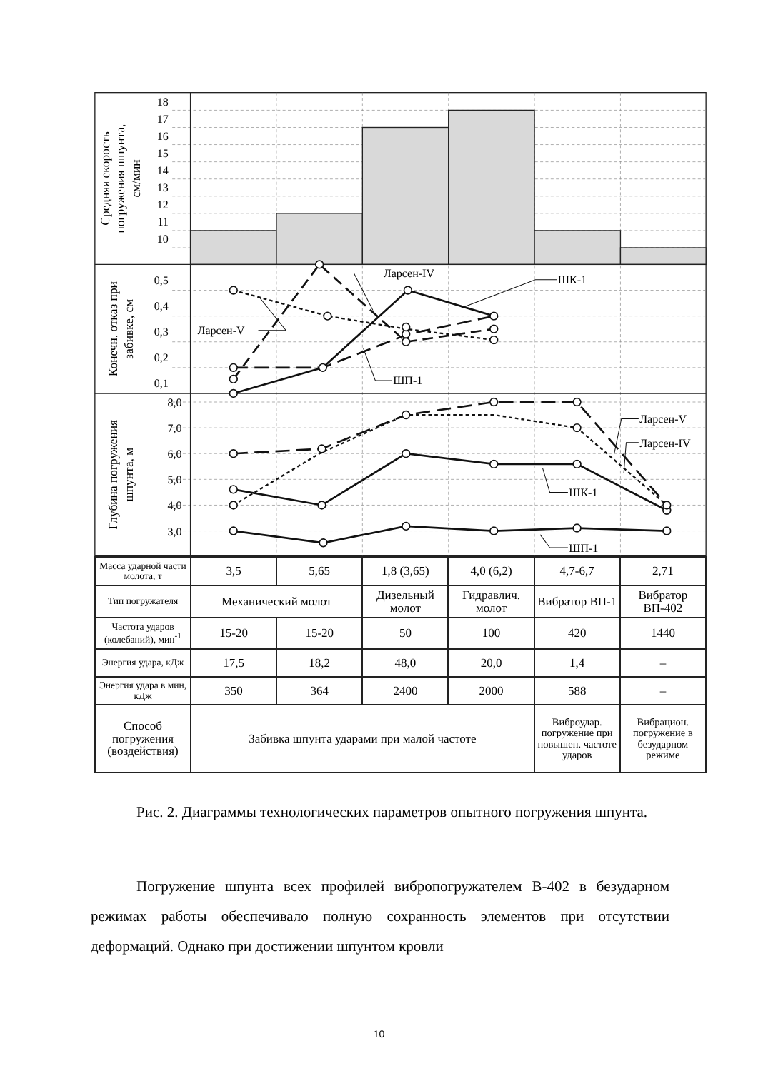18
17
16
15
14
13
12
11
10
0,5
0,4
0,3
0,2
0,1
8,0
7,0
6,0
5,0
4,0
3,0
Средняя скорость
погружения шпунта,
см/мин
Конечн. отказ при
забивке, см
Глубина погружения
шпунта, м
Ларсен-IV
ШК-1
Ларсен-V
ШП-1
Ларсен-V
Ларсен-IV
ШК-1
ШП-1
| Масса ударной части молота, т | 3,5 | 5,65 | 1,8 (3,65) | 4,0 (6,2) | 4,7-6,7 | 2,71 |
| Тип погружателя | Механический молот | | Дизельный молот | Гидравлич. молот | Вибратор ВП-1 | Вибратор ВП-402 |
| Частота ударов (колебаний), мин<sup>-1</sup> | 15-20 | 15-20 | 50 | 100 | 420 | 1440 |
| Энергия удара, кДж | 17,5 | 18,2 | 48,0 | 20,0 | 1,4 | – |
| Энергия удара в мин, кДж | 350 | 364 | 2400 | 2000 | 588 | – |
| Способ погружения (воздействия) | Забивка шпунта ударами при малой частоте | | | | Виброудар. погружение при повышен. частоте ударов | Вибрацион. погружение в безударном режиме |
Рис. 2. Диаграммы технологических параметров опытного погружения шпунта.
Погружение шпунта всех профилей вибропогружателем В-402 в безударном режимах работы обеспечивало полную сохранность элементов при отсутствии деформаций. Однако при достижении шпунтом кровли
10